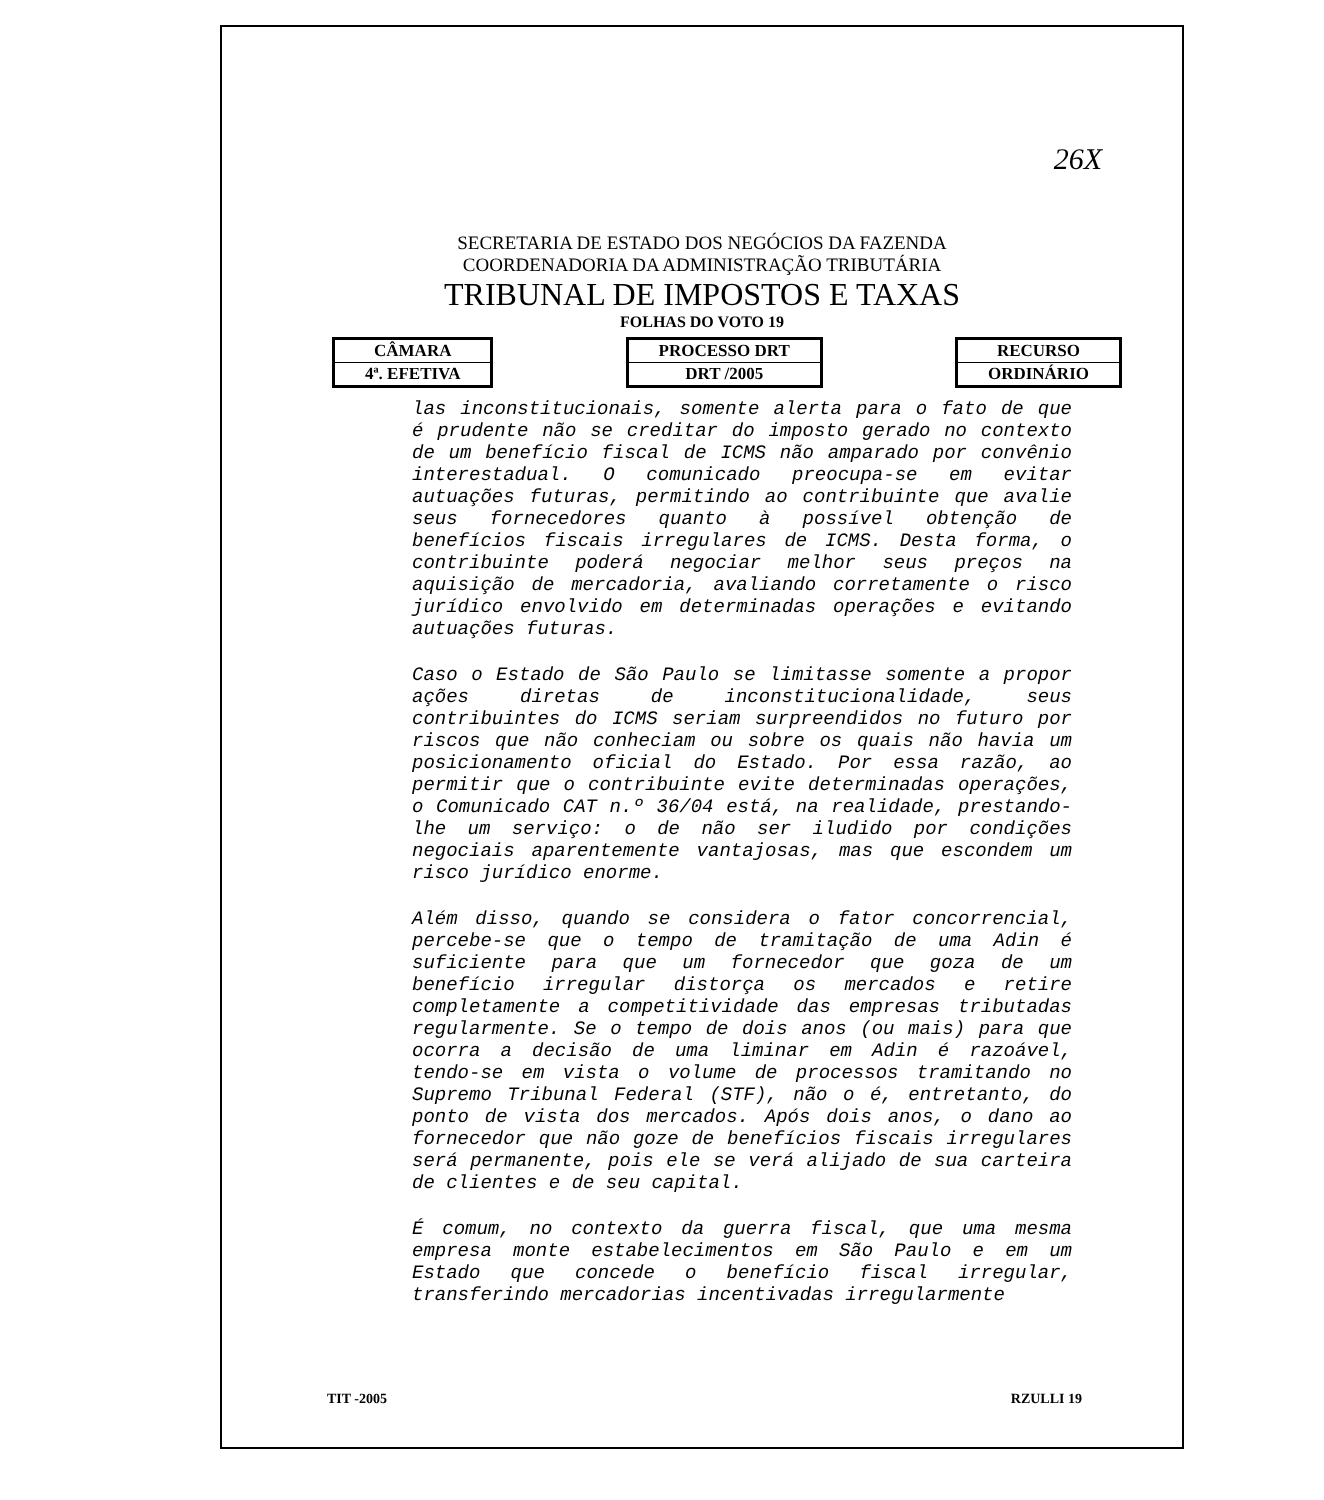26X
SECRETARIA DE ESTADO DOS NEGÓCIOS DA FAZENDA
COORDENADORIA DA ADMINISTRAÇÃO TRIBUTÁRIA
TRIBUNAL DE IMPOSTOS E TAXAS
FOLHAS DO VOTO 19
| CÂMARA |
| --- |
| 4ª. EFETIVA |
| PROCESSO DRT |
| --- |
| DRT /2005 |
| RECURSO |
| --- |
| ORDINÁRIO |
las inconstitucionais, somente alerta para o fato de que é prudente não se creditar do imposto gerado no contexto de um benefício fiscal de ICMS não amparado por convênio interestadual. O comunicado preocupa-se em evitar autuações futuras, permitindo ao contribuinte que avalie seus fornecedores quanto à possível obtenção de benefícios fiscais irregulares de ICMS. Desta forma, o contribuinte poderá negociar melhor seus preços na aquisição de mercadoria, avaliando corretamente o risco jurídico envolvido em determinadas operações e evitando autuações futuras.
Caso o Estado de São Paulo se limitasse somente a propor ações diretas de inconstitucionalidade, seus contribuintes do ICMS seriam surpreendidos no futuro por riscos que não conheciam ou sobre os quais não havia um posicionamento oficial do Estado. Por essa razão, ao permitir que o contribuinte evite determinadas operações, o Comunicado CAT n.º 36/04 está, na realidade, prestando-lhe um serviço: o de não ser iludido por condições negociais aparentemente vantajosas, mas que escondem um risco jurídico enorme.
Além disso, quando se considera o fator concorrencial, percebe-se que o tempo de tramitação de uma Adin é suficiente para que um fornecedor que goza de um benefício irregular distorça os mercados e retire completamente a competitividade das empresas tributadas regularmente. Se o tempo de dois anos (ou mais) para que ocorra a decisão de uma liminar em Adin é razoável, tendo-se em vista o volume de processos tramitando no Supremo Tribunal Federal (STF), não o é, entretanto, do ponto de vista dos mercados. Após dois anos, o dano ao fornecedor que não goze de benefícios fiscais irregulares será permanente, pois ele se verá alijado de sua carteira de clientes e de seu capital.
É comum, no contexto da guerra fiscal, que uma mesma empresa monte estabelecimentos em São Paulo e em um Estado que concede o benefício fiscal irregular, transferindo mercadorias incentivadas irregularmente
TIT -2005 RZULLI 19